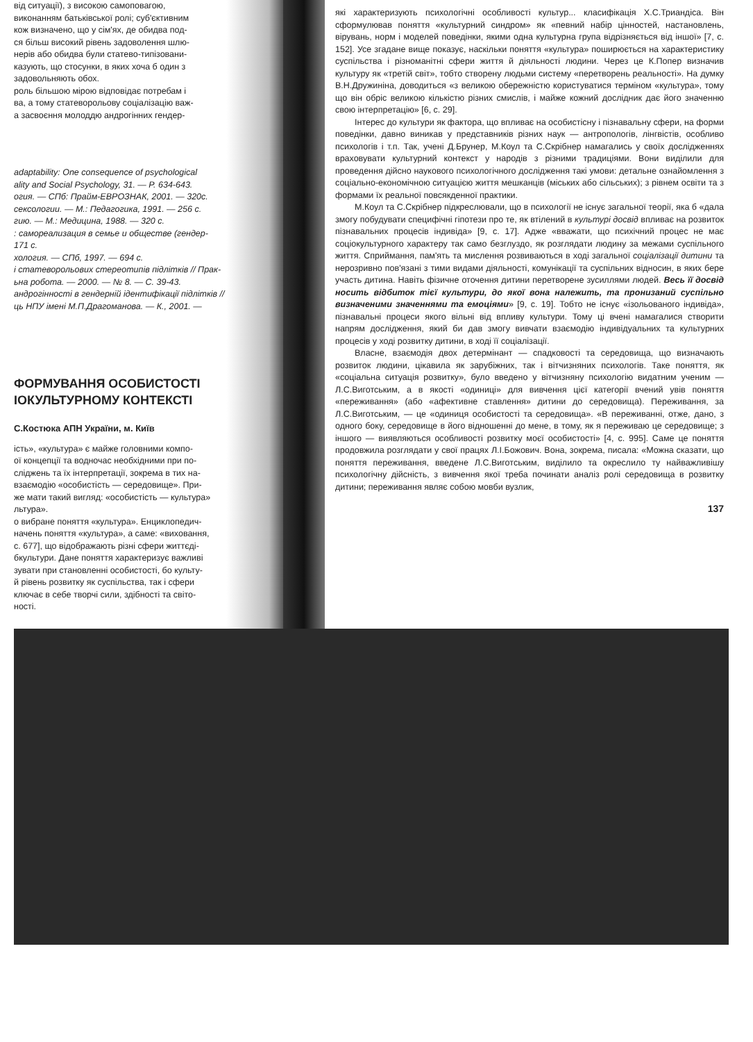від ситуації), з високою самоповагою,
виконанням батьківської ролі; суб'єктивним
кож визначено, що у сім'ях, де обидва под-
ся більш високий рівень задоволення шлю-
нерів або обидва були статево-типізовани-
казують, що стосунки, в яких хоча б один з
задовольняють обох.
роль більшою мірою відповідає потребам і
ва, а тому статеворольову соціалізацію важ-
а засвоєння молоддю андрогінних гендер-
adaptability: One consequence of psychological
ality and Social Psychology, 31. — P. 634-643.
огия. — СПб: Прайм-ЕВРОЗНАК, 2001. — 320с.
сексологии. — М.: Педагогика, 1991. — 256 с.
гию. — М.: Медицина, 1988. — 320 с.
: самореализация в семье и обществе (гендер-
171 с.
хология. — СПб, 1997. — 694 с.
і статеворольових стереотипів підлітків // Прак-
ьна робота. — 2000. — № 8. — С. 39-43.
андрогінності в гендерній ідентифікації підлітків //
ць НПУ імені М.П.Драгоманова. — К., 2001. —
ФОРМУВАННЯ ОСОБИСТОСТІ
ІОКУЛЬТУРНОМУ КОНТЕКСТІ
С.Костюка АПН України, м. Київ
ість», «культура» є майже головними компо-
ої концепції та водночас необхідними при по-
сліджень та їх інтерпретації, зокрема в тих на-
взаємодію «особистість — середовище». При-
же мати такий вигляд: «особистість — культура»
льтура».
о вибране поняття «культура». Енциклопедич-
начень поняття «культура», а саме: «виховання,
с. 677], що відображають різні сфери життєді-
бкультури. Дане поняття характеризує важливі
зувати при становленні особистості, бо культу-
й рівень розвитку як суспільства, так і сфери
ключає в себе творчі сили, здібності та світо-
ності.
які характеризують психологічні особливості культур... класифікація Х.С.Триандіса. Він сформулював поняття «культурний синдром» як «певний набір цінностей, настановлень, вірувань, норм і моделей поведінки, якими одна культурна група відрізняється від іншої» [7, с. 152]. Усе згадане вище показує, наскільки поняття «культура» поширюється на характеристику суспільства і різноманітні сфери життя й діяльності людини. Через це К.Попер визначив культуру як «третій світ», тобто створену людьми систему «перетворень реальності». На думку В.Н.Дружиніна, доводиться «з великою обережністю користуватися терміном «культура», тому що він обріс великою кількістю різних смислів, і майже кожний дослідник дає його значенню свою інтерпретацію» [6, с. 29].
Інтерес до культури як фактора, що впливає на особистісну і пізнавальну сфери, на форми поведінки, давно виникав у представників різних наук — антропологів, лінгвістів, особливо психологів і т.п. Так, учені Д.Брунер, М.Коул та С.Скрібнер намагались у своїх дослідженнях враховувати культурний контекст у народів з різними традиціями. Вони виділили для проведення дійсно наукового психологічного дослідження такі умови: детальне ознайомлення з соціально-економічною ситуацією життя мешканців (міських або сільських); з рівнем освіти та з формами їх реальної повсякденної практики.
М.Коул та С.Скрібнер підкреслювали, що в психології не існує загальної теорії, яка б «дала змогу побудувати специфічні гіпотези про те, як втілений в культурі досвід впливає на розвиток пізнавальних процесів індивіда» [9, с. 17]. Адже «вважати, що психічний процес не має соціокультурного характеру так само безглуздо, як розглядати людину за межами суспільного життя. Сприймання, пам'ять та мислення розвиваються в ході загальної соціалізації дитини та нерозривно пов'язані з тими видами діяльності, комунікації та суспільних відносин, в яких бере участь дитина. Навіть фізичне оточення дитини перетворене зусиллями людей. Весь її досвід носить відбиток тієї культури, до якої вона належить, та пронизаний суспільно визначеними значеннями та емоціями» [9, с. 19]. Тобто не існує «ізольованого індивіда», пізнавальні процеси якого вільні від впливу культури. Тому ці вчені намагалися створити напрям дослідження, який би дав змогу вивчати взаємодію індивідуальних та культурних процесів у ході розвитку дитини, в ході її соціалізації.
Власне, взаємодія двох детермінант — спадковості та середовища, що визначають розвиток людини, цікавила як зарубіжних, так і вітчизняних психологів. Таке поняття, як «соціальна ситуація розвитку», було введено у вітчизняну психологію видатним ученим — Л.С.Виготським, а в якості «одиниці» для вивчення цієї категорії вчений увів поняття «переживання» (або «афективне ставлення» дитини до середовища). Переживання, за Л.С.Виготським, — це «одиниця особистості та середовища». «В переживанні, отже, дано, з одного боку, середовище в його відношенні до мене, в тому, як я переживаю це середовище; з іншого — виявляються особливості розвитку моєї особистості» [4, с. 995]. Саме це поняття продовжила розглядати у свої працях Л.І.Божович. Вона, зокрема, писала: «Можна сказати, що поняття переживання, введене Л.С.Виготським, виділило та окреслило ту найважливішу психологічну дійсність, з вивчення якої треба починати аналіз ролі середовища в розвитку дитини; переживання являє собою мовби вузлик,
137